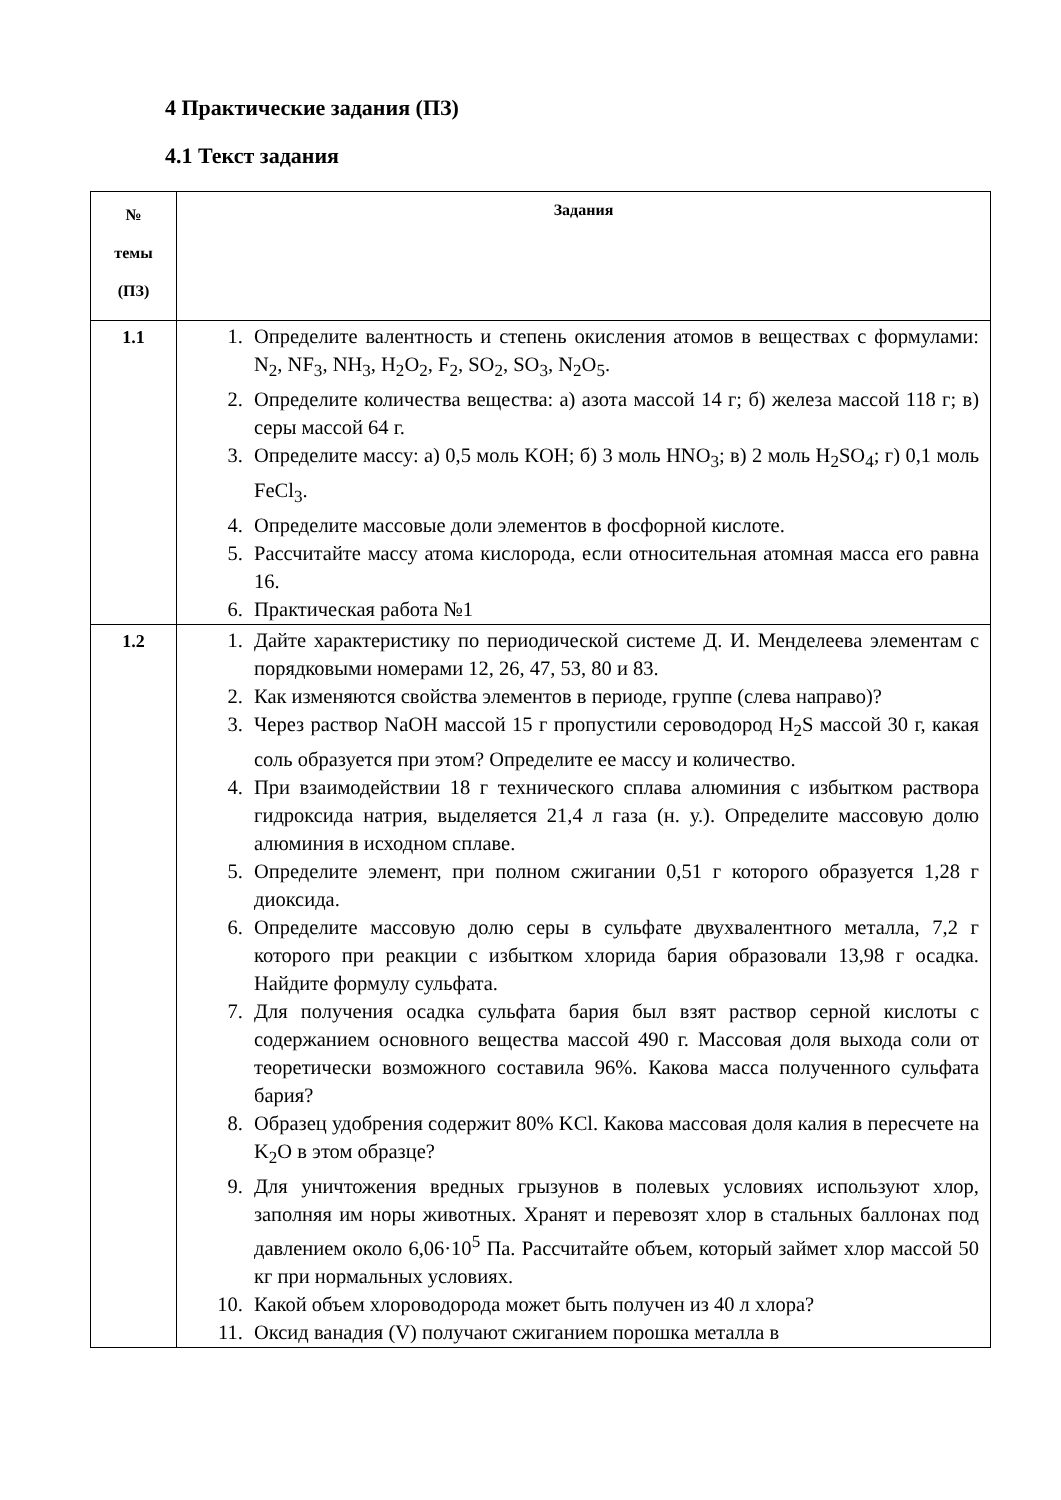4 Практические задания (ПЗ)
4.1 Текст задания
| № темы (ПЗ) | Задания |
| --- | --- |
| 1.1 | 1. Определите валентность и степень окисления атомов в веществах с формулами: N<sub>2</sub>, NF<sub>3</sub>, NH<sub>3</sub>, H<sub>2</sub>O<sub>2</sub>, F<sub>2</sub>, SO<sub>2</sub>, SO<sub>3</sub>, N<sub>2</sub>O<sub>5</sub>. 2. Определите количества вещества: а) азота массой 14 г; б) железа массой 118 г; в) серы массой 64 г. 3. Определите массу: а) 0,5 моль KOH; б) 3 моль HNO<sub>3</sub>; в) 2 моль H<sub>2</sub>SO<sub>4</sub>; г) 0,1 моль FeCl<sub>3</sub>. 4. Определите массовые доли элементов в фосфорной кислоте. 5. Рассчитайте массу атома кислорода, если относительная атомная масса его равна 16. 6. Практическая работа №1 |
| 1.2 | 1. Дайте характеристику по периодической системе Д. И. Менделеева элементам с порядковыми номерами 12, 26, 47, 53, 80 и 83. 2. Как изменяются свойства элементов в периоде, группе (слева направо)? 3. Через раствор NaOH массой 15 г пропустили сероводород H<sub>2</sub>S массой 30 г, какая соль образуется при этом? Определите ее массу и количество. 4. При взаимодействии 18 г технического сплава алюминия с избытком раствора гидроксида натрия, выделяется 21,4 л газа (н. у.). Определите массовую долю алюминия в исходном сплаве. 5. Определите элемент, при полном сжигании 0,51 г которого образуется 1,28 г диоксида. 6. Определите массовую долю серы в сульфате двухвалентного металла, 7,2 г которого при реакции с избытком хлорида бария образовали 13,98 г осадка. Найдите формулу сульфата. 7. Для получения осадка сульфата бария был взят раствор серной кислоты с содержанием основного вещества массой 490 г. Массовая доля выхода соли от теоретически возможного составила 96%. Какова масса полученного сульфата бария? 8. Образец удобрения содержит 80% KCl. Какова массовая доля калия в пересчете на K<sub>2</sub>O в этом образце? 9. Для уничтожения вредных грызунов в полевых условиях используют хлор, заполняя им норы животных. Хранят и перевозят хлор в стальных баллонах под давлением около 6,06·10<sup>5</sup> Па. Рассчитайте объем, который займет хлор массой 50 кг при нормальных условиях. 10. Какой объем хлороводорода может быть получен из 40 л хлора? 11. Оксид ванадия (V) получают сжиганием порошка металла в |